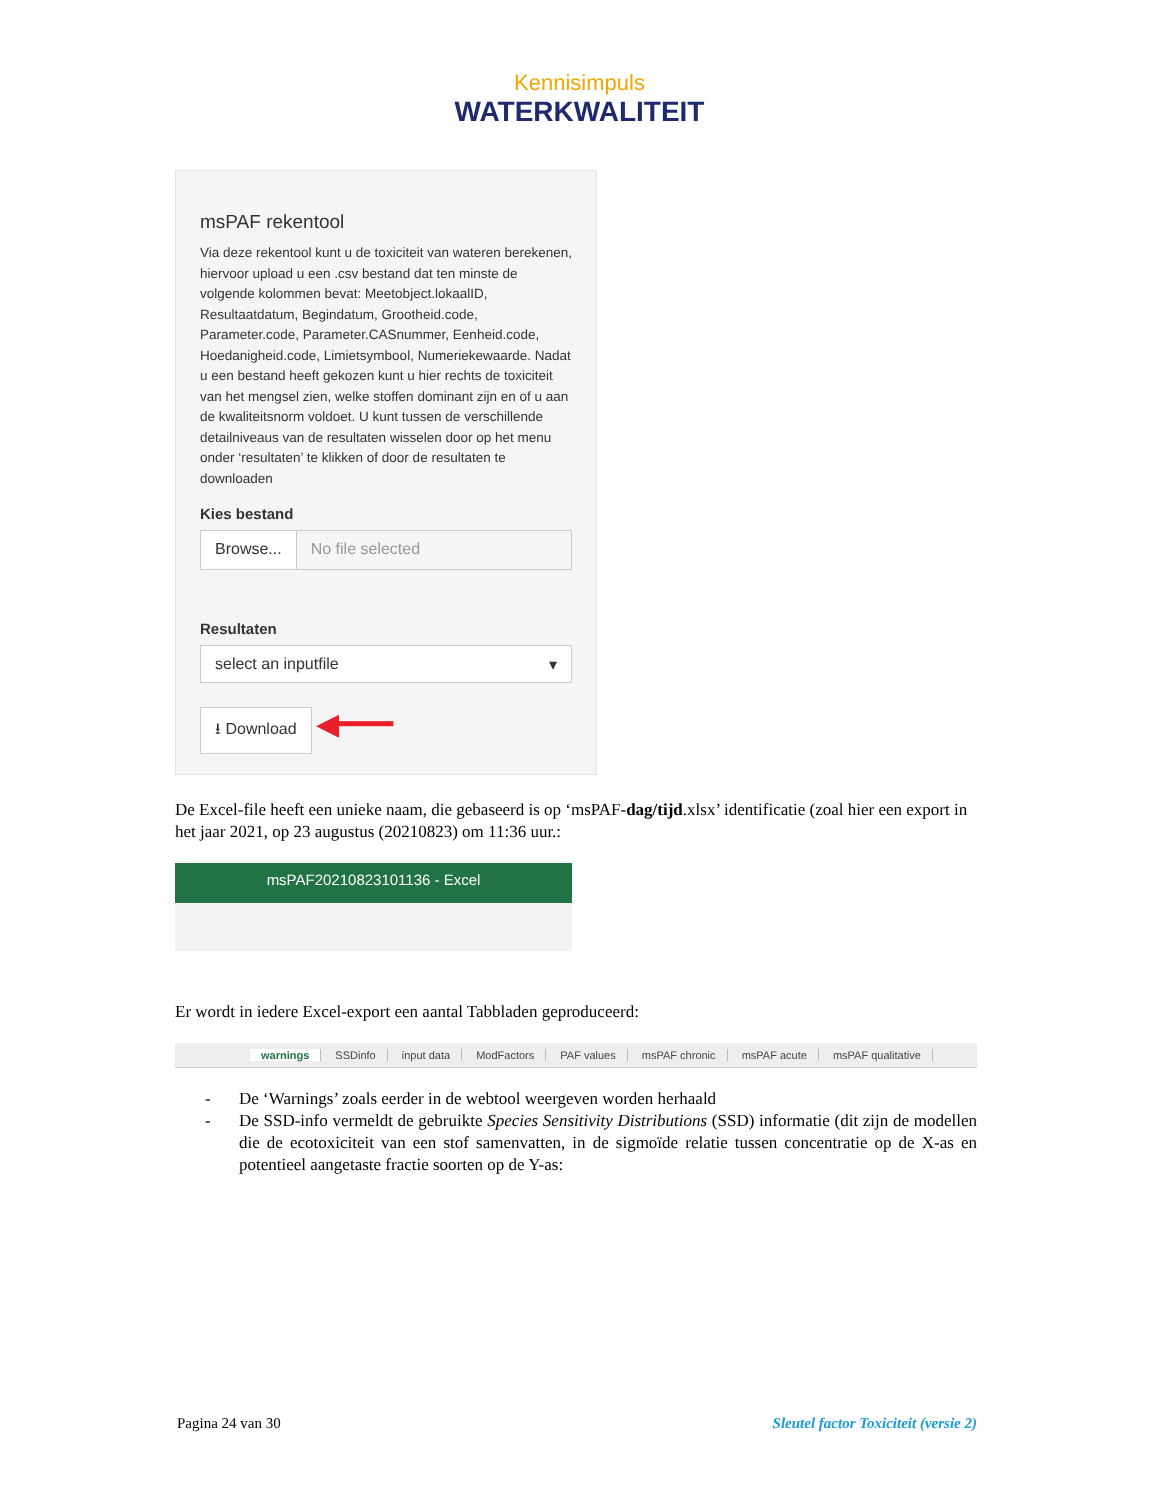Kennisimpuls
WATERKWALITEIT
msPAF rekentool
Via deze rekentool kunt u de toxiciteit van wateren berekenen, hiervoor upload u een .csv bestand dat ten minste de volgende kolommen bevat: Meetobject.lokaalID, Resultaatdatum, Begindatum, Grootheid.code, Parameter.code, Parameter.CASnummer, Eenheid.code, Hoedanigheid.code, Limietsymbool, Numeriekewaarde. Nadat u een bestand heeft gekozen kunt u hier rechts de toxiciteit van het mengsel zien, welke stoffen dominant zijn en of u aan de kwaliteitsnorm voldoet. U kunt tussen de verschillende detailniveaus van de resultaten wisselen door op het menu onder ‘resultaten’ te klikken of door de resultaten te downloaden
Kies bestand
Browse... No file selected
Resultaten
select an inputfile ▾
⭳ Download ◀━━━
De Excel-file heeft een unieke naam, die gebaseerd is op ‘msPAF-dag/tijd.xlsx’ identificatie (zoal hier een export in het jaar 2021, op 23 augustus (20210823) om 11:36 uur.:
msPAF20210823101136 - Excel
Er wordt in iedere Excel-export een aantal Tabbladen geproduceerd:
warnings SSDinfo input data ModFactors PAF values msPAF chronic msPAF acute msPAF qualitative
- De ‘Warnings’ zoals eerder in de webtool weergeven worden herhaald
- De SSD-info vermeldt de gebruikte Species Sensitivity Distributions (SSD) informatie (dit zijn de modellen die de ecotoxiciteit van een stof samenvatten, in de sigmoïde relatie tussen concentratie op de X-as en potentieel aangetaste fractie soorten op de Y-as:
Pagina 24 van 30 Sleutel factor Toxiciteit (versie 2)